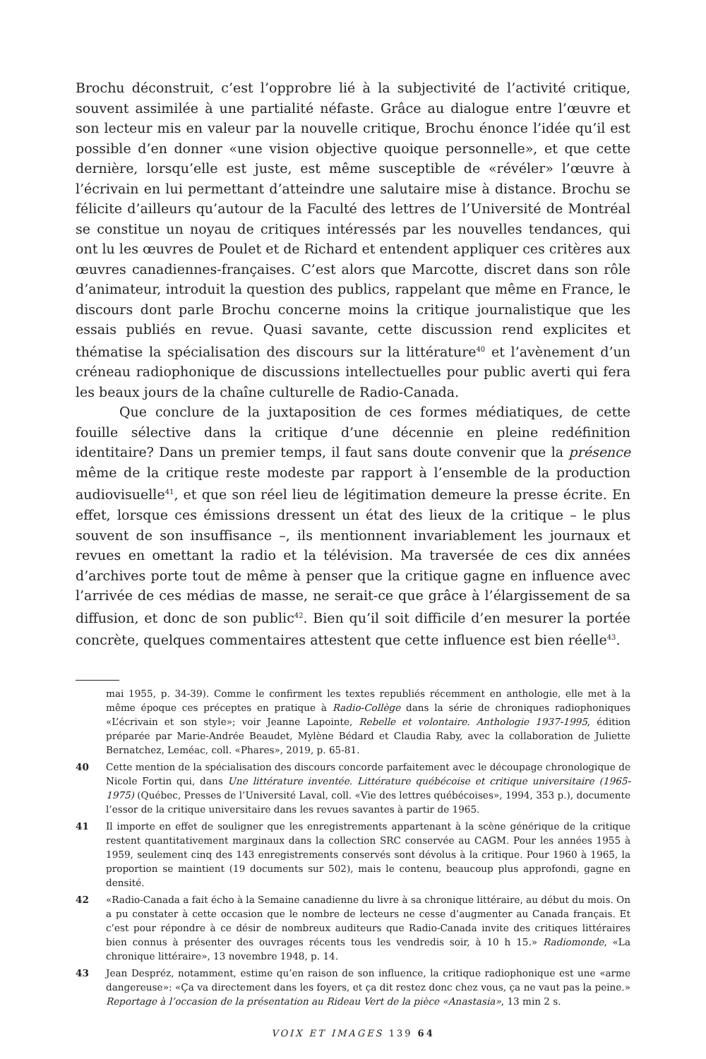Brochu déconstruit, c’est l’opprobre lié à la subjectivité de l’activité critique, souvent assimilée à une partialité néfaste. Grâce au dialogue entre l’œuvre et son lecteur mis en valeur par la nouvelle critique, Brochu énonce l’idée qu’il est possible d’en donner «une vision objective quoique personnelle», et que cette dernière, lorsqu’elle est juste, est même susceptible de «révéler» l’œuvre à l’écrivain en lui permettant d’atteindre une salutaire mise à distance. Brochu se félicite d’ailleurs qu’autour de la Faculté des lettres de l’Université de Montréal se constitue un noyau de critiques intéressés par les nouvelles tendances, qui ont lu les œuvres de Poulet et de Richard et entendent appliquer ces critères aux œuvres canadiennes-françaises. C’est alors que Marcotte, discret dans son rôle d’animateur, introduit la question des publics, rappelant que même en France, le discours dont parle Brochu concerne moins la critique journalistique que les essais publiés en revue. Quasi savante, cette discussion rend explicites et thématise la spécialisation des discours sur la littérature<sup>40</sup> et l’avènement d’un créneau radiophonique de discussions intellectuelles pour public averti qui fera les beaux jours de la chaîne culturelle de Radio-Canada.
Que conclure de la juxtaposition de ces formes médiatiques, de cette fouille sélective dans la critique d’une décennie en pleine redéfinition identitaire? Dans un premier temps, il faut sans doute convenir que la présence même de la critique reste modeste par rapport à l’ensemble de la production audiovisuelle<sup>41</sup>, et que son réel lieu de légitimation demeure la presse écrite. En effet, lorsque ces émissions dressent un état des lieux de la critique – le plus souvent de son insuffisance –, ils mentionnent invariablement les journaux et revues en omettant la radio et la télévision. Ma traversée de ces dix années d’archives porte tout de même à penser que la critique gagne en influence avec l’arrivée de ces médias de masse, ne serait-ce que grâce à l’élargissement de sa diffusion, et donc de son public<sup>42</sup>. Bien qu’il soit difficile d’en mesurer la portée concrète, quelques commentaires attestent que cette influence est bien réelle<sup>43</sup>.
mai 1955, p. 34-39). Comme le confirment les textes republiés récemment en anthologie, elle met à la même époque ces préceptes en pratique à Radio-Collège dans la série de chroniques radiophoniques «L’écrivain et son style»; voir Jeanne Lapointe, Rebelle et volontaire. Anthologie 1937-1995, édition préparée par Marie-Andrée Beaudet, Mylène Bédard et Claudia Raby, avec la collaboration de Juliette Bernatchez, Leméac, coll. «Phares», 2019, p. 65-81.
40 Cette mention de la spécialisation des discours concorde parfaitement avec le découpage chronologique de Nicole Fortin qui, dans Une littérature inventée. Littérature québécoise et critique universitaire (1965-1975) (Québec, Presses de l’Université Laval, coll. «Vie des lettres québécoises», 1994, 353 p.), documente l’essor de la critique universitaire dans les revues savantes à partir de 1965.
41 Il importe en effet de souligner que les enregistrements appartenant à la scène générique de la critique restent quantitativement marginaux dans la collection SRC conservée au CAGM. Pour les années 1955 à 1959, seulement cinq des 143 enregistrements conservés sont dévolus à la critique. Pour 1960 à 1965, la proportion se maintient (19 documents sur 502), mais le contenu, beaucoup plus approfondi, gagne en densité.
42 «Radio-Canada a fait écho à la Semaine canadienne du livre à sa chronique littéraire, au début du mois. On a pu constater à cette occasion que le nombre de lecteurs ne cesse d’augmenter au Canada français. Et c’est pour répondre à ce désir de nombreux auditeurs que Radio-Canada invite des critiques littéraires bien connus à présenter des ouvrages récents tous les vendredis soir, à 10 h 15.» Radiomonde, «La chronique littéraire», 13 novembre 1948, p. 14.
43 Jean Despréz, notamment, estime qu’en raison de son influence, la critique radiophonique est une «arme dangereuse»: «Ça va directement dans les foyers, et ça dit restez donc chez vous, ça ne vaut pas la peine.» Reportage à l’occasion de la présentation au Rideau Vert de la pièce «Anastasia», 13 min 2 s.
VOIX ET IMAGES 139 64